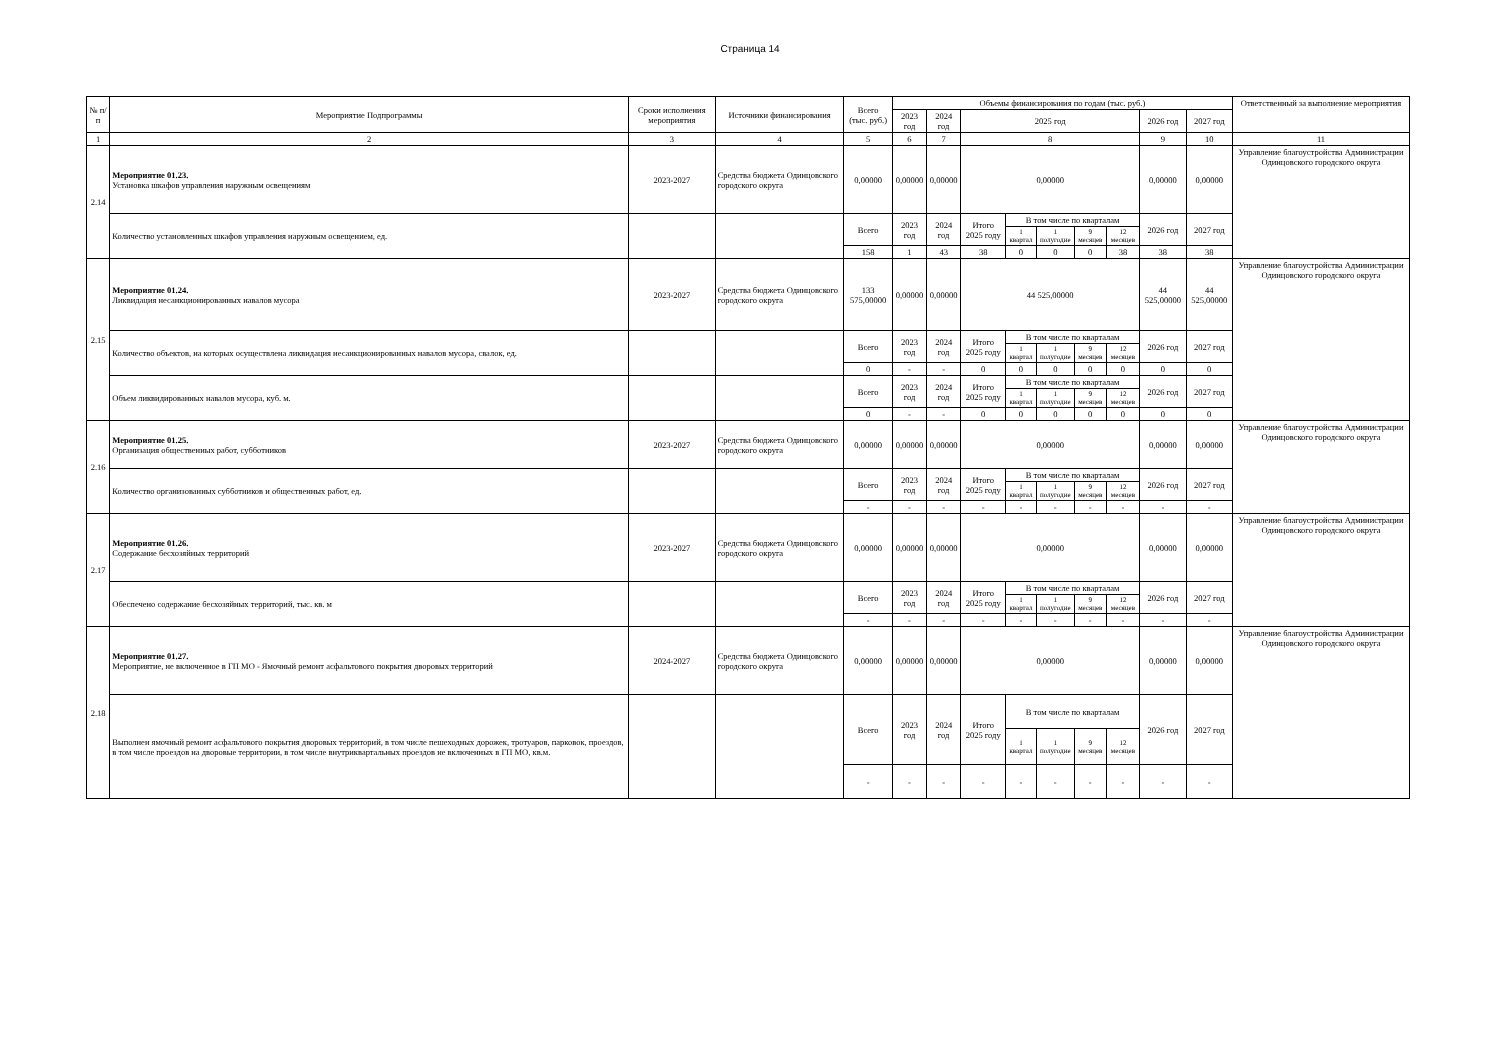Страница 14
| № п/п | Мероприятие Подпрограммы | Сроки исполнения мероприятия | Источники финансирования | Всего (тыс. руб.) | Объемы финансирования по годам (тыс. руб.) | | | | | | | | | Ответственный за выполнение мероприятия |
| --- | --- | --- | --- | --- | --- | --- | --- | --- | --- | --- | --- | --- | --- | --- |
| | | | | | 2023 год | 2024 год | 2025 год | | | | | 2026 год | 2027 год | |
| 1 | 2 | 3 | 4 | 5 | 6 | 7 | 8 | | | | | 9 | 10 | 11 |
| 2.14 | Мероприятие 01.23. Установка шкафов управления наружным освещениям | 2023-2027 | Средства бюджета Одинцовского городского округа | 0,00000 | 0,00000 | 0,00000 | 0,00000 | | | | | 0,00000 | 0,00000 | Управление благоустройства Администрации Одинцовского городского округа |
| | Количество установленных шкафов управления наружным освещением, ед. | | | Всего | 2023 год | 2024 год | Итого 2025 году | В том числе по кварталам | | | | 2026 год | 2027 год | |
| | | | | | | | | 1 квартал | 1 полугодие | 9 месяцев | 12 месяцев | | | |
| | | | | 158 | 1 | 43 | 38 | 0 | 0 | 0 | 38 | 38 | 38 | |
| 2.15 | Мероприятие 01.24. Ликвидация несанкционированных навалов мусора | 2023-2027 | Средства бюджета Одинцовского городского округа | 133 575,00000 | 0,00000 | 0,00000 | 44 525,00000 | | | | | 44 525,00000 | 44 525,00000 | Управление благоустройства Администрации Одинцовского городского округа |
| | Количество объектов, на которых осуществлена ликвидация несанкционированных навалов мусора, свалок, ед. | | | Всего | 2023 год | 2024 год | Итого 2025 году | В том числе по кварталам | | | | 2026 год | 2027 год | |
| | | | | | | | | 1 квартал | 1 полугодие | 9 месяцев | 12 месяцев | | | |
| | | | | 0 | - | - | 0 | 0 | 0 | 0 | 0 | 0 | 0 | |
| | Объем ликвидированных навалов мусора, куб. м. | | | Всего | 2023 год | 2024 год | Итого 2025 году | В том числе по кварталам | | | | 2026 год | 2027 год | |
| | | | | | | | | 1 квартал | 1 полугодие | 9 месяцев | 12 месяцев | | | |
| | | | | 0 | - | - | 0 | 0 | 0 | 0 | 0 | 0 | 0 | |
| 2.16 | Мероприятие 01.25. Организация общественных работ, субботников | 2023-2027 | Средства бюджета Одинцовского городского округа | 0,00000 | 0,00000 | 0,00000 | 0,00000 | | | | | 0,00000 | 0,00000 | Управление благоустройства Администрации Одинцовского городского округа |
| | Количество организованных субботников и общественных работ, ед. | | | Всего | 2023 год | 2024 год | Итого 2025 году | В том числе по кварталам | | | | 2026 год | 2027 год | |
| | | | | | | | | 1 квартал | 1 полугодие | 9 месяцев | 12 месяцев | | | |
| | | | | - | - | - | - | - | - | - | - | - | - | |
| 2.17 | Мероприятие 01.26. Содержание бесхозяйных территорий | 2023-2027 | Средства бюджета Одинцовского городского округа | 0,00000 | 0,00000 | 0,00000 | 0,00000 | | | | | 0,00000 | 0,00000 | Управление благоустройства Администрации Одинцовского городского округа |
| | Обеспечено содержание бесхозяйных территорий, тыс. кв. м | | | Всего | 2023 год | 2024 год | Итого 2025 году | В том числе по кварталам | | | | 2026 год | 2027 год | |
| | | | | | | | | 1 квартал | 1 полугодие | 9 месяцев | 12 месяцев | | | |
| | | | | - | - | - | - | - | - | - | - | - | - | |
| 2.18 | Мероприятие 01.27. Мероприятие, не включенное в ГП МО - Ямочный ремонт асфальтового покрытия дворовых территорий | 2024-2027 | Средства бюджета Одинцовского городского округа | 0,00000 | 0,00000 | 0,00000 | 0,00000 | | | | | 0,00000 | 0,00000 | Управление благоустройства Администрации Одинцовского городского округа |
| | Выполнен ямочный ремонт асфальтового покрытия дворовых территорий, в том числе пешеходных дорожек, тротуаров, парковок, проездов, в том числе проездов на дворовые территории, в том числе внутриквартальных проездов не включенных в ГП МО, кв.м. | | | Всего | 2023 год | 2024 год | Итого 2025 году | В том числе по кварталам | | | | 2026 год | 2027 год | |
| | | | | | | | | 1 квартал | 1 полугодие | 9 месяцев | 12 месяцев | | | |
| | | | | - | - | - | - | - | - | - | - | - | - | |